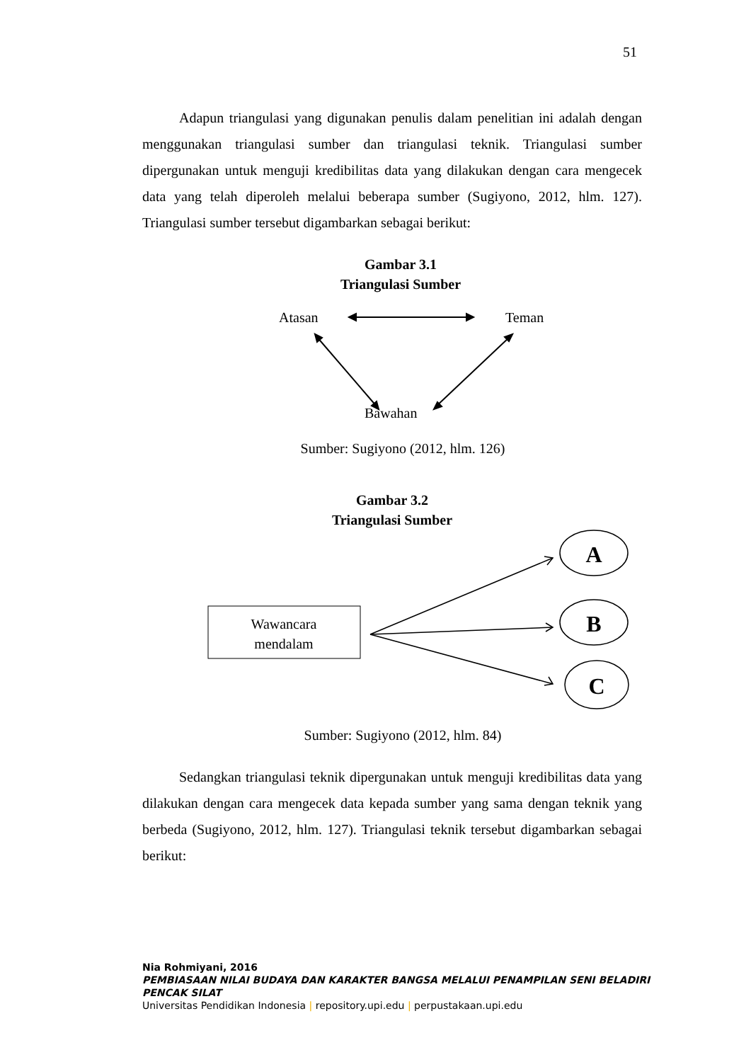51
Adapun triangulasi yang digunakan penulis dalam penelitian ini adalah dengan menggunakan triangulasi sumber dan triangulasi teknik. Triangulasi sumber dipergunakan untuk menguji kredibilitas data yang dilakukan dengan cara mengecek data yang telah diperoleh melalui beberapa sumber (Sugiyono, 2012, hlm. 127). Triangulasi sumber tersebut digambarkan sebagai berikut:
Gambar 3.1
Triangulasi Sumber
Atasan
Teman
Bawahan
Sumber: Sugiyono (2012, hlm. 126)
Gambar 3.2
Triangulasi Sumber
Wawancara
mendalam
A
B
C
Sumber: Sugiyono (2012, hlm. 84)
Sedangkan triangulasi teknik dipergunakan untuk menguji kredibilitas data yang dilakukan dengan cara mengecek data kepada sumber yang sama dengan teknik yang berbeda (Sugiyono, 2012, hlm. 127). Triangulasi teknik tersebut digambarkan sebagai berikut:
Nia Rohmiyani, 2016
PEMBIASAAN NILAI BUDAYA DAN KARAKTER BANGSA MELALUI PENAMPILAN SENI BELADIRI PENCAK SILAT
Universitas Pendidikan Indonesia | repository.upi.edu | perpustakaan.upi.edu